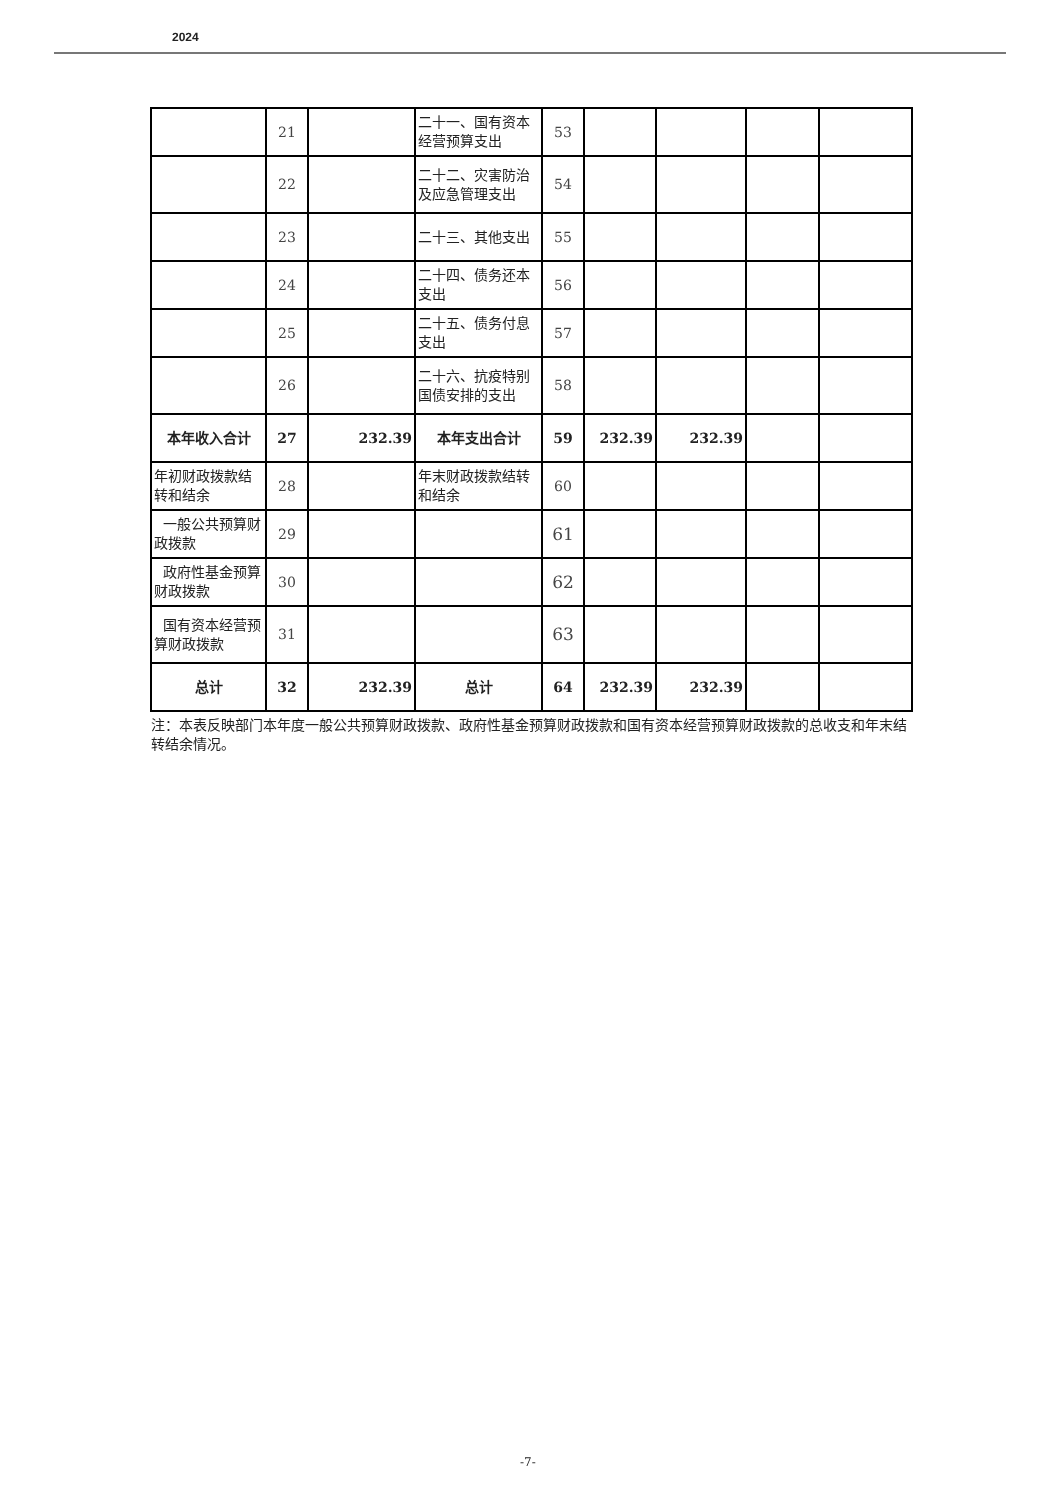2024
| | 21 | | 二十一、国有资本经营预算支出 | 53 | | | | |
| | 22 | | 二十二、灾害防治及应急管理支出 | 54 | | | | |
| | 23 | | 二十三、其他支出 | 55 | | | | |
| | 24 | | 二十四、债务还本支出 | 56 | | | | |
| | 25 | | 二十五、债务付息支出 | 57 | | | | |
| | 26 | | 二十六、抗疫特别国债安排的支出 | 58 | | | | |
| 本年收入合计 | 27 | 232.39 | 本年支出合计 | 59 | 232.39 | 232.39 | | |
| 年初财政拨款结转和结余 | 28 | | 年末财政拨款结转和结余 | 60 | | | | |
| 一般公共预算财政拨款 | 29 | | | 61 | | | | |
| 政府性基金预算财政拨款 | 30 | | | 62 | | | | |
| 国有资本经营预算财政拨款 | 31 | | | 63 | | | | |
| 总计 | 32 | 232.39 | 总计 | 64 | 232.39 | 232.39 | | |
注：本表反映部门本年度一般公共预算财政拨款、政府性基金预算财政拨款和国有资本经营预算财政拨款的总收支和年末结转结余情况。
-7-